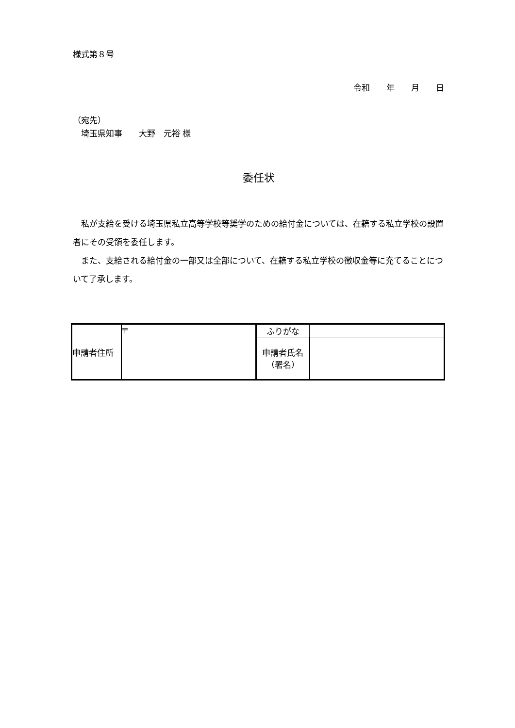様式第８号
令和　　年　　月　　日
（宛先）
　埼玉県知事　　大野　元裕 様
委任状
　私が支給を受ける埼玉県私立高等学校等奨学のための給付金については、在籍する私立学校の設置者にその受領を委任します。
　また、支給される給付金の一部又は全部について、在籍する私立学校の徴収金等に充てることについて了承します。
| 申請者住所 | 〒 | ふりがな | |
| | | 申請者氏名 （署名） | |